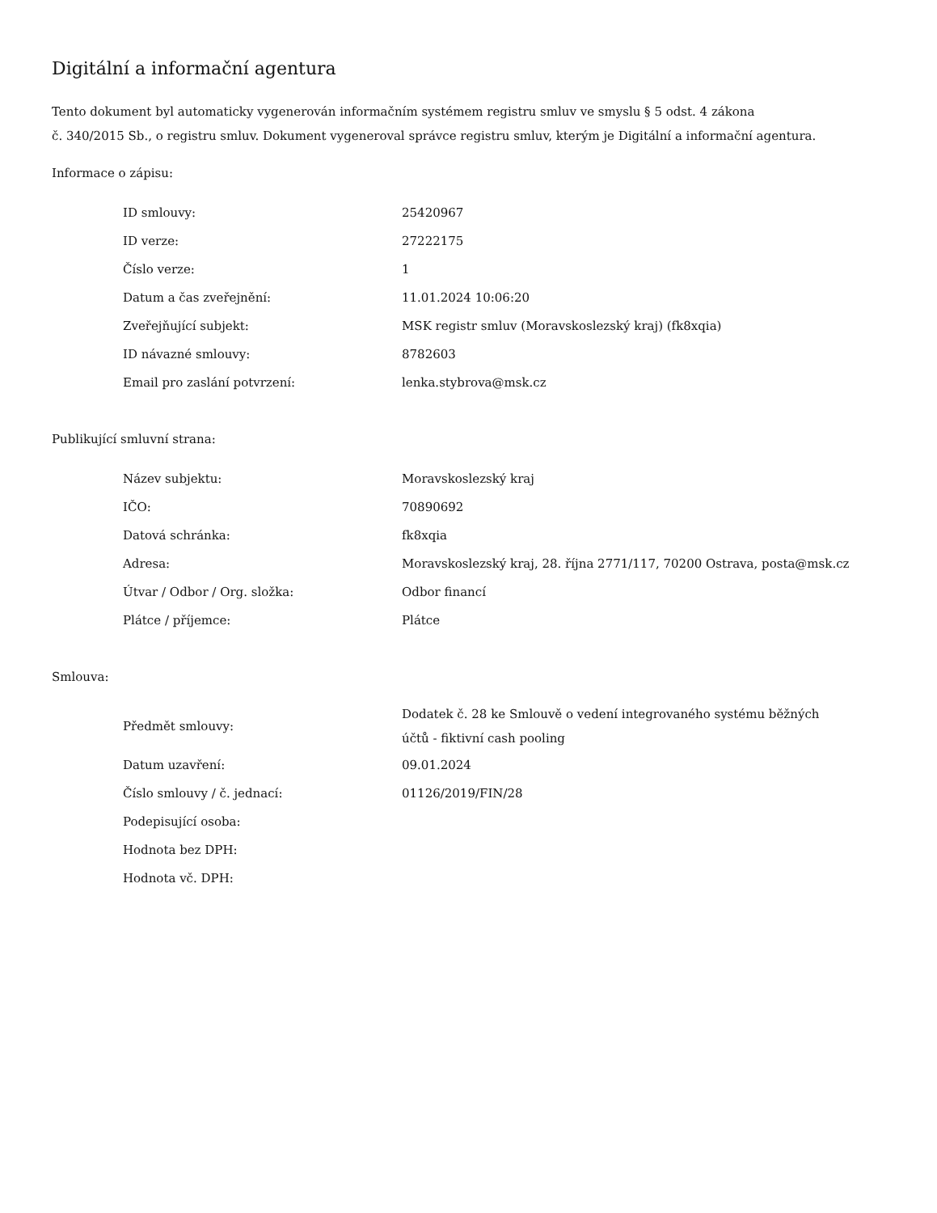Digitální a informační agentura
Tento dokument byl automaticky vygenerován informačním systémem registru smluv ve smyslu § 5 odst. 4 zákona
č. 340/2015 Sb., o registru smluv. Dokument vygeneroval správce registru smluv, kterým je Digitální a informační agentura.
Informace o zápisu:
| ID smlouvy: | 25420967 |
| ID verze: | 27222175 |
| Číslo verze: | 1 |
| Datum a čas zveřejnění: | 11.01.2024 10:06:20 |
| Zveřejňující subjekt: | MSK registr smluv (Moravskoslezský kraj) (fk8xqia) |
| ID návazné smlouvy: | 8782603 |
| Email pro zaslání potvrzení: | lenka.stybrova@msk.cz |
Publikující smluvní strana:
| Název subjektu: | Moravskoslezský kraj |
| IČO: | 70890692 |
| Datová schránka: | fk8xqia |
| Adresa: | Moravskoslezský kraj, 28. října 2771/117, 70200 Ostrava, posta@msk.cz |
| Útvar / Odbor / Org. složka: | Odbor financí |
| Plátce / příjemce: | Plátce |
Smlouva:
| Předmět smlouvy: | Dodatek č. 28 ke Smlouvě o vedení integrovaného systému běžných účtů - fiktivní cash pooling |
| Datum uzavření: | 09.01.2024 |
| Číslo smlouvy / č. jednací: | 01126/2019/FIN/28 |
| Podepisující osoba: | |
| Hodnota bez DPH: | |
| Hodnota vč. DPH: | |